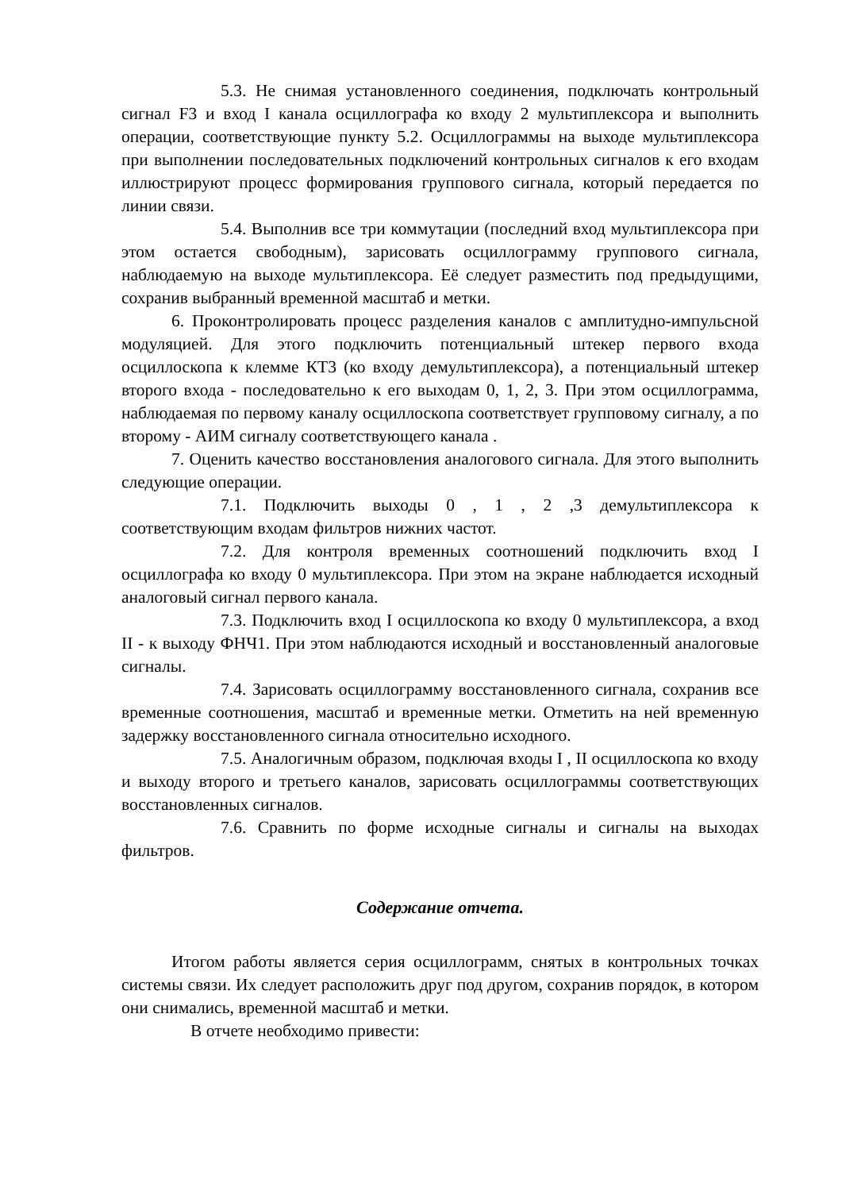5.3. Не снимая установленного соединения, подключать контрольный сигнал F3 и вход I канала осциллографа ко входу 2 мультиплексора и выполнить операции, соответствующие пункту 5.2. Осциллограммы на выходе мультиплексора при выполнении последовательных подключений контрольных сигналов к его входам иллюстрируют процесс формирования группового сигнала, который передается по линии связи.
5.4. Выполнив все три коммутации (последний вход мультиплексора при этом остается свободным), зарисовать осциллограмму группового сигнала, наблюдаемую на выходе мультиплексора. Её следует разместить под предыдущими, сохранив выбранный временной масштаб и метки.
6. Проконтролировать процесс разделения каналов с амплитудно-импульсной модуляцией. Для этого подключить потенциальный штекер первого входа осциллоскопа к клемме КТ3 (ко входу демультиплексора), а потенциальный штекер второго входа - последовательно к его выходам 0, 1, 2, 3. При этом осциллограмма, наблюдаемая по первому каналу осциллоскопа соответствует групповому сигналу, а по второму - АИМ сигналу соответствующего канала .
7. Оценить качество восстановления аналогового сигнала. Для этого выполнить следующие операции.
7.1. Подключить выходы 0 , 1 , 2 ,3 демультиплексора к соответствующим входам фильтров нижних частот.
7.2. Для контроля временных соотношений подключить вход I осциллографа ко входу 0 мультиплексора. При этом на экране наблюдается исходный аналоговый сигнал первого канала.
7.3. Подключить вход I осциллоскопа ко входу 0 мультиплексора, а вход II - к выходу ФНЧ1. При этом наблюдаются исходный и восстановленный аналоговые сигналы.
7.4. Зарисовать осциллограмму восстановленного сигнала, сохранив все временные соотношения, масштаб и временные метки. Отметить на ней временную задержку восстановленного сигнала относительно исходного.
7.5. Аналогичным образом, подключая входы I , II осциллоскопа ко входу и выходу второго и третьего каналов, зарисовать осциллограммы соответствующих восстановленных сигналов.
7.6. Сравнить по форме исходные сигналы и сигналы на выходах фильтров.
Содержание отчета.
Итогом работы является серия осциллограмм, снятых в контрольных точках системы связи. Их следует расположить друг под другом, сохранив порядок, в котором они снимались, временной масштаб и метки.
В отчете необходимо привести: